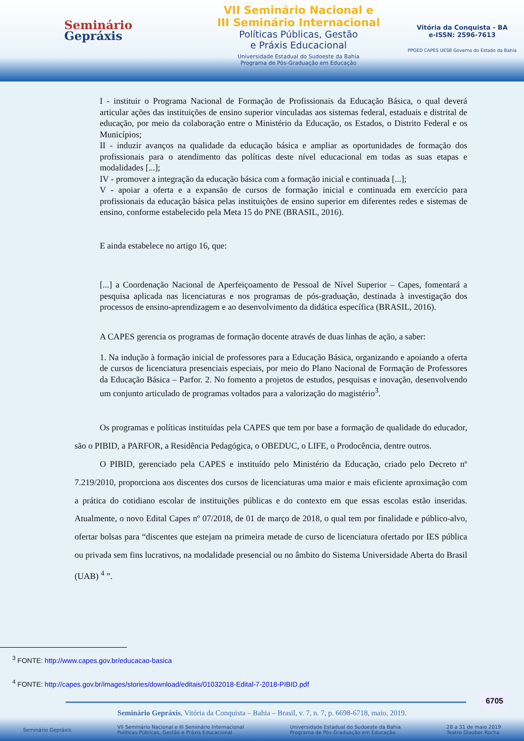Seminário
Gepráxis
VII Seminário Nacional e
III Seminário Internacional
Políticas Públicas, Gestão
e Práxis Educacional
Universidade Estadual do Sudoeste da Bahia
Programa de Pós-Graduação em Educação
Vitória da Conquista - BA
e-ISSN: 2596-7613
PPGED CAPES UESB Governo do Estado da Bahia
I - instituir o Programa Nacional de Formação de Profissionais da Educação Básica, o qual deverá articular ações das instituições de ensino superior vinculadas aos sistemas federal, estaduais e distrital de educação, por meio da colaboração entre o Ministério da Educação, os Estados, o Distrito Federal e os Municípios;
II - induzir avanços na qualidade da educação básica e ampliar as oportunidades de formação dos profissionais para o atendimento das políticas deste nível educacional em todas as suas etapas e modalidades [...];
IV - promover a integração da educação básica com a formação inicial e continuada [...];
V - apoiar a oferta e a expansão de cursos de formação inicial e continuada em exercício para profissionais da educação básica pelas instituições de ensino superior em diferentes redes e sistemas de ensino, conforme estabelecido pela Meta 15 do PNE (BRASIL, 2016).
E ainda estabelece no artigo 16, que:
[...] a Coordenação Nacional de Aperfeiçoamento de Pessoal de Nível Superior – Capes, fomentará a pesquisa aplicada nas licenciaturas e nos programas de pós-graduação, destinada à investigação dos processos de ensino-aprendizagem e ao desenvolvimento da didática específica (BRASIL, 2016).
A CAPES gerencia os programas de formação docente através de duas linhas de ação, a saber:
1. Na indução à formação inicial de professores para a Educação Básica, organizando e apoiando a oferta de cursos de licenciatura presenciais especiais, por meio do Plano Nacional de Formação de Professores da Educação Básica – Parfor. 2. No fomento a projetos de estudos, pesquisas e inovação, desenvolvendo um conjunto articulado de programas voltados para a valorização do magistério<sup>3</sup>.
Os programas e políticas instituídas pela CAPES que tem por base a formação de qualidade do educador, são o PIBID, a PARFOR, a Residência Pedagógica, o OBEDUC, o LIFE, o Prodocência, dentre outros.
O PIBID, gerenciado pela CAPES e instituído pelo Ministério da Educação, criado pelo Decreto nº 7.219/2010, proporciona aos discentes dos cursos de licenciaturas uma maior e mais eficiente aproximação com a prática do cotidiano escolar de instituições públicas e do contexto em que essas escolas estão inseridas. Atualmente, o novo Edital Capes nº 07/2018, de 01 de março de 2018, o qual tem por finalidade e público-alvo, ofertar bolsas para “discentes que estejam na primeira metade de curso de licenciatura ofertado por IES pública ou privada sem fins lucrativos, na modalidade presencial ou no âmbito do Sistema Universidade Aberta do Brasil (UAB) <sup>4</sup> ”.
<sup>3</sup> FONTE: http://www.capes.gov.br/educacao-basica
<sup>4</sup> FONTE: http://capes.gov.br/images/stories/download/editais/01032018-Edital-7-2018-PIBID.pdf
6705
Seminário Gepráxis, Vitória da Conquista – Bahia – Brasil, v. 7, n. 7, p. 6698-6718, maio, 2019.
Seminário Gepráxis VII Seminário Nacional e III Seminário Internacional
Políticas Públicas, Gestão e Práxis Educacional Universidade Estadual do Sudoeste da Bahia
Programa de Pós-Graduação em Educação 28 a 31 de maio 2019
Teatro Glauber Rocha